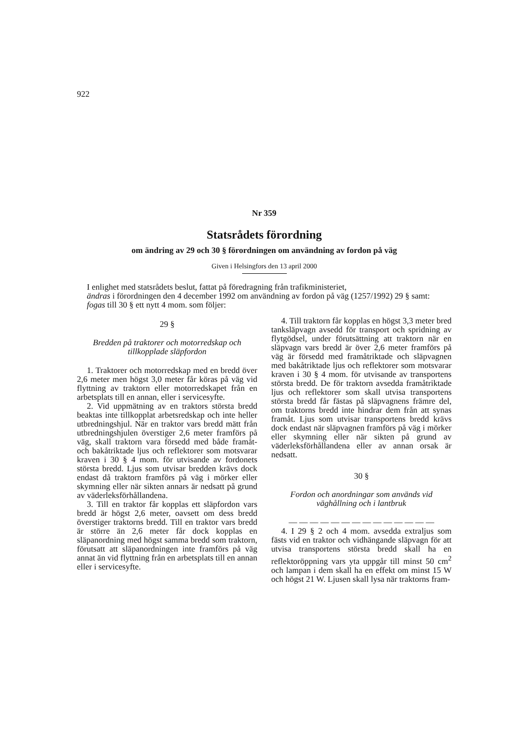922
Nr 359
Statsrådets förordning
om ändring av 29 och 30 § förordningen om användning av fordon på väg
Given i Helsingfors den 13 april 2000
I enlighet med statsrådets beslut, fattat på föredragning från trafikministeriet,
ändras i förordningen den 4 december 1992 om användning av fordon på väg (1257/1992) 29 § samt:
fogas till 30 § ett nytt 4 mom. som följer:
29 §
Bredden på traktorer och motorredskap och tillkopplade släpfordon
1. Traktorer och motorredskap med en bredd över 2,6 meter men högst 3,0 meter får köras på väg vid flyttning av traktorn eller motorredskapet från en arbetsplats till en annan, eller i servicesyfte.
2. Vid uppmätning av en traktors största bredd beaktas inte tillkopplat arbetsredskap och inte heller utbredningshjul. När en traktor vars bredd mätt från utbredningshjulen överstiger 2,6 meter framförs på väg, skall traktorn vara försedd med både framåt- och bakåtriktade ljus och reflektorer som motsvarar kraven i 30 § 4 mom. för utvisande av fordonets största bredd. Ljus som utvisar bredden krävs dock endast då traktorn framförs på väg i mörker eller skymning eller när sikten annars är nedsatt på grund av väderleksförhållandena.
3. Till en traktor får kopplas ett släpfordon vars bredd är högst 2,6 meter, oavsett om dess bredd överstiger traktorns bredd. Till en traktor vars bredd är större än 2,6 meter får dock kopplas en släpanordning med högst samma bredd som traktorn, förutsatt att släpanordningen inte framförs på väg annat än vid flyttning från en arbetsplats till en annan eller i servicesyfte.
4. Till traktorn får kopplas en högst 3,3 meter bred tanksläpvagn avsedd för transport och spridning av flytgödsel, under förutsättning att traktorn när en släpvagn vars bredd är över 2,6 meter framförs på väg är försedd med framåtriktade och släpvagnen med bakåtriktade ljus och reflektorer som motsvarar kraven i 30 § 4 mom. för utvisande av transportens största bredd. De för traktorn avsedda framåtriktade ljus och reflektorer som skall utvisa transportens största bredd får fästas på släpvagnens främre del, om traktorns bredd inte hindrar dem från att synas framåt. Ljus som utvisar transportens bredd krävs dock endast när släpvagnen framförs på väg i mörker eller skymning eller när sikten på grund av väderleksförhållandena eller av annan orsak är nedsatt.
30 §
Fordon och anordningar som används vid väghållning och i lantbruk
— — — — — — — — — — — — — —
4. I 29 § 2 och 4 mom. avsedda extraljus som fästs vid en traktor och vidhängande släpvagn för att utvisa transportens största bredd skall ha en reflektoröppning vars yta uppgår till minst 50 cm<sup>2</sup> och lampan i dem skall ha en effekt om minst 15 W och högst 21 W. Ljusen skall lysa när traktorns fram-